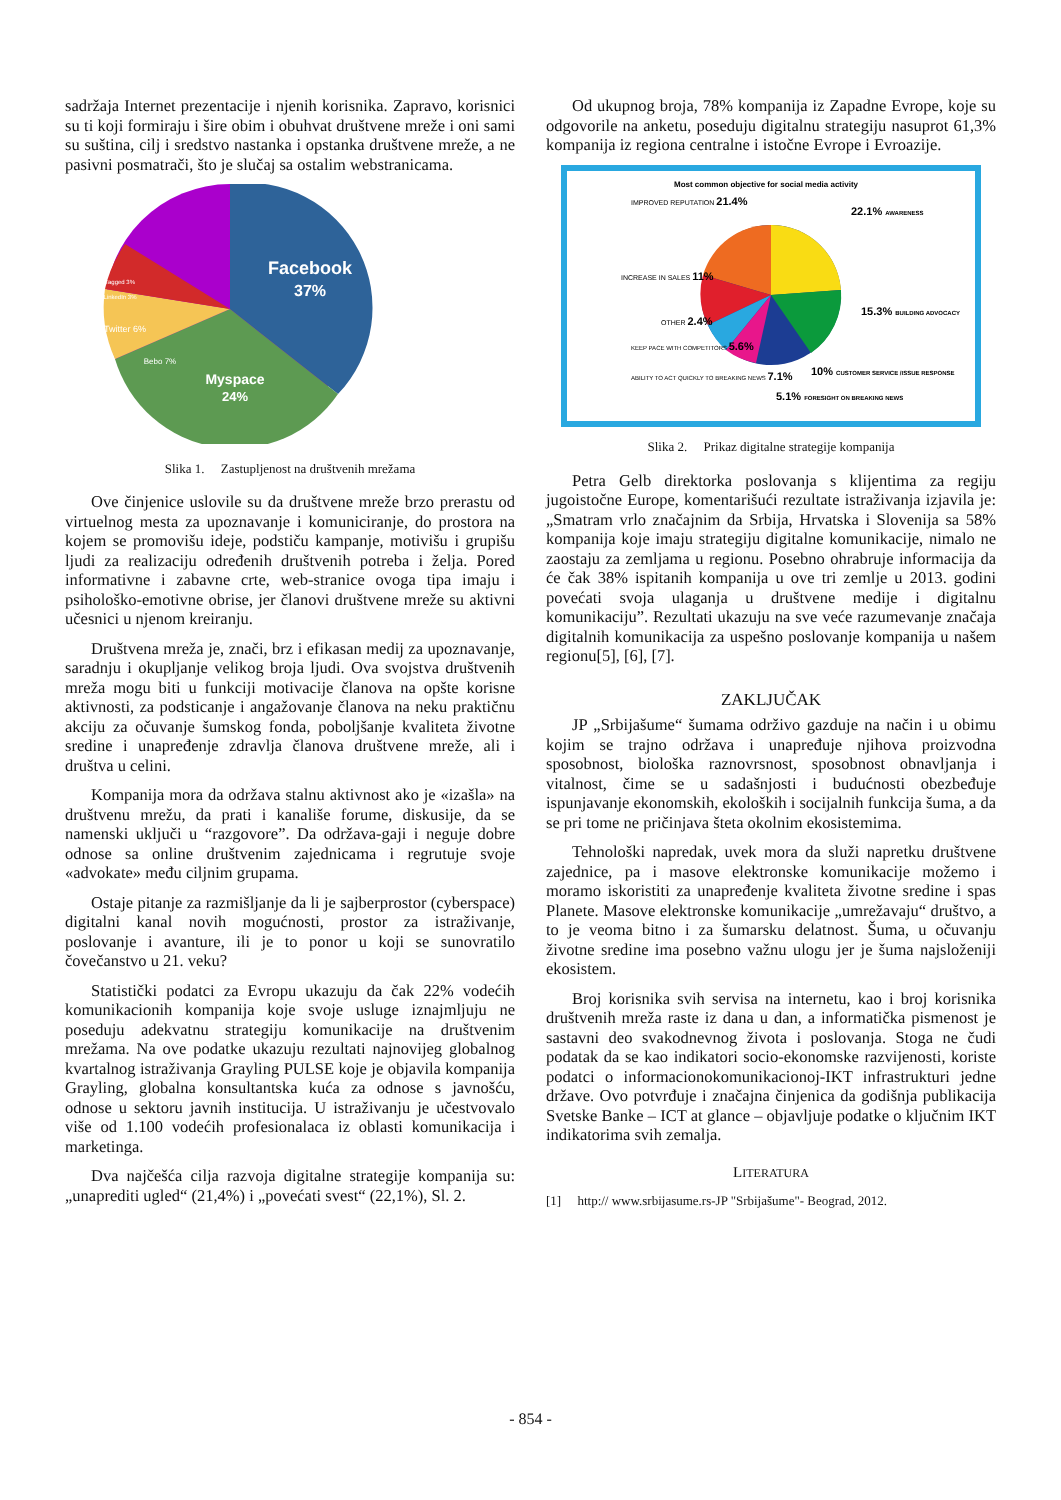sadržaja Internet prezentacije i njenih korisnika. Zapravo, korisnici su ti koji formiraju i šire obim i obuhvat društvene mreže i oni sami su suština, cilj i sredstvo nastanka i opstanka društvene mreže, a ne pasivni posmatrači, što je slučaj sa ostalim webstranicama.
Facebook
37%
Myspace
24%
Twitter 6%
Bebo 7%
LinkedIn 3%
Tagged 3%
Slika 1. Zastupljenost na društvenih mrežama
Ove činjenice uslovile su da društvene mreže brzo prerastu od virtuelnog mesta za upoznavanje i komuniciranje, do prostora na kojem se promovišu ideje, podstiču kampanje, motivišu i grupišu ljudi za realizaciju određenih društvenih potreba i želja. Pored informativne i zabavne crte, web-stranice ovoga tipa imaju i psihološko-emotivne obrise, jer članovi društvene mreže su aktivni učesnici u njenom kreiranju.
Društvena mreža je, znači, brz i efikasan medij za upoznavanje, saradnju i okupljanje velikog broja ljudi. Ova svojstva društvenih mreža mogu biti u funkciji motivacije članova na opšte korisne aktivnosti, za podsticanje i angažovanje članova na neku praktičnu akciju za očuvanje šumskog fonda, poboljšanje kvaliteta životne sredine i unapređenje zdravlja članova društvene mreže, ali i društva u celini.
Kompanija mora da održava stalnu aktivnost ako je «izašla» na društvenu mrežu, da prati i kanališe forume, diskusije, da se namenski uključi u “razgovore”. Da održava-gaji i neguje dobre odnose sa online društvenim zajednicama i regrutuje svoje «advokate» među ciljnim grupama.
Ostaje pitanje za razmišljanje da li je sajberprostor (cyberspace) digitalni kanal novih mogućnosti, prostor za istraživanje, poslovanje i avanture, ili je to ponor u koji se sunovratilo čovečanstvo u 21. veku?
Statistički podatci za Evropu ukazuju da čak 22% vodećih komunikacionih kompanija koje svoje usluge iznajmljuju ne poseduju adekvatnu strategiju komunikacije na društvenim mrežama. Na ove podatke ukazuju rezultati najnovijeg globalnog kvartalnog istraživanja Grayling PULSE koje je objavila kompanija Grayling, globalna konsultantska kuća za odnose s javnošću, odnose u sektoru javnih institucija. U istraživanju je učestvovalo više od 1.100 vodećih profesionalaca iz oblasti komunikacija i marketinga.
Dva najčešća cilja razvoja digitalne strategije kompanija su: „unaprediti ugled“ (21,4%) i „povećati svest“ (22,1%), Sl. 2.
Od ukupnog broja, 78% kompanija iz Zapadne Evrope, koje su odgovorile na anketu, poseduju digitalnu strategiju nasuprot 61,3% kompanija iz regiona centralne i istočne Evrope i Evroazije.
Most common objective for social media activity
IMPROVED REPUTATION 21.4%
22.1% AWARENESS
INCREASE IN SALES 11%
15.3% BUILDING ADVOCACY
OTHER 2.4%
KEEP PACE WITH COMPETITORS 5.6%
10% CUSTOMER SERVICE /ISSUE RESPONSE
ABILITY TO ACT QUICKLY TO BREAKING NEWS 7.1%
5.1% FORESIGHT ON BREAKING NEWS
Slika 2. Prikaz digitalne strategije kompanija
Petra Gelb direktorka poslovanja s klijentima za regiju jugoistočne Europe, komentarišući rezultate istraživanja izjavila je: „Smatram vrlo značajnim da Srbija, Hrvatska i Slovenija sa 58% kompanija koje imaju strategiju digitalne komunikacije, nimalo ne zaostaju za zemljama u regionu. Posebno ohrabruje informacija da će čak 38% ispitanih kompanija u ove tri zemlje u 2013. godini povećati svoja ulaganja u društvene medije i digitalnu komunikaciju”. Rezultati ukazuju na sve veće razumevanje značaja digitalnih komunikacija za uspešno poslovanje kompanija u našem regionu[5], [6], [7].
ZAKLJUČAK
JP „Srbijašume“ šumama održivo gazduje na način i u obimu kojim se trajno održava i unapređuje njihova proizvodna sposobnost, biološka raznovrsnost, sposobnost obnavljanja i vitalnost, čime se u sadašnjosti i budućnosti obezbeđuje ispunjavanje ekonomskih, ekoloških i socijalnih funkcija šuma, a da se pri tome ne pričinjava šteta okolnim ekosistemima.
Tehnološki napredak, uvek mora da služi napretku društvene zajednice, pa i masove elektronske komunikacije možemo i moramo iskoristiti za unapređenje kvaliteta životne sredine i spas Planete. Masove elektronske komunikacije „umrežavaju“ društvo, a to je veoma bitno i za šumarsku delatnost. Šuma, u očuvanju životne sredine ima posebno važnu ulogu jer je šuma najsloženiji ekosistem.
Broj korisnika svih servisa na internetu, kao i broj korisnika društvenih mreža raste iz dana u dan, a informatička pismenost je sastavni deo svakodnevnog života i poslovanja. Stoga ne čudi podatak da se kao indikatori socio-ekonomske razvijenosti, koriste podatci o informacionokomunikacionoj-IKT infrastrukturi jedne države. Ovo potvrđuje i značajna činjenica da godišnja publikacija Svetske Banke – ICT at glance – objavljuje podatke o ključnim IKT indikatorima svih zemalja.
LITERATURA
[1] http:// www.srbijasume.rs-JP "Srbijašume"- Beograd, 2012.
- 854 -